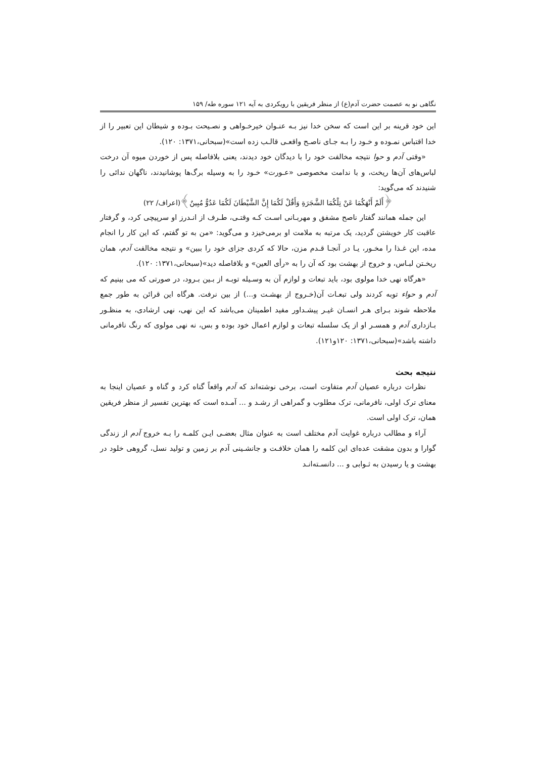نگاهی نو به عصمت حضرت آدم(ع) از منظر فریقین با رویکردی به آیه ۱۲۱ سوره طه/ ۱۵۹
این خود قرینه بر این است که سخن خدا نیز بـه عنـوان خیرخـواهی و نصـیحت بـوده و شیطان این تعبیر را از خدا اقتباس نمـوده و خـود را بـه جـای ناصـح واقعـی قالـب زده است»(سبحانی،۱۳۷۱: ۱۲۰).
«وقتی آدم و حوا نتیجه مخالفت خود را با دیدگان خود دیدند، یعنی بلافاصله پس از خوردن میوه آن درخت لباس‌های آن‌ها ریخت، و با ندامت مخصوصی «عـورت» خـود را به وسیله برگ‌ها پوشانیدند، ناگهان ندائی را شنیدند که می‌گوید:
﴿أَلَمْ أَنْهَكُمَا عَنْ تِلْكُمَا الشَّجَرَةِ وَأَقُلْ لَكُمَا إِنَّ الشَّيْطَانَ لَكُمَا عَدُوٌّ مُبِينٌ﴾(اعراف/ ۲۲)
این جمله همانند گفتار ناصح مشفق و مهربـانی اسـت کـه وقتـی، طـرف از انـدرز او سرپیچی کرد، و گرفتار عاقبت کار خویشتن گردید، یک مرتبه به ملامت او برمی‌خیزد و می‌گوید: «من به تو گفتم، که این کار را انجام مده، این غـذا را مخـور، یـا در آنجـا قـدم مزن، حالا که کردی جزای خود را ببین» و نتیجه مخالفت آدم، همان ریخـتن لبـاس، و خروج از بهشت بود که آن را به «رأی العین» و بلافاصله دید»(سبحانی،۱۳۷۱: ۱۲۰).
«هرگاه نهی خدا مولوی بود، باید تبعات و لوازم آن به وسـیله توبـه از بـین بـرود، در صورتی که می بینیم که آدم و حواء توبه کردند ولی تبعـات آن(خـروج از بهشـت و...) از بین نرفت. هرگاه این قرائن به طور جمع ملاحظه شوند بـرای هـر انسـان غیـر پیشـداور مفید اطمینان می‌باشد که این نهی، نهی ارشادی، به منظـور بـازداری آدم و همسـر او از یک سلسله تبعات و لوازم اعمال خود بوده و بس، نه نهی مولوی که رنگ نافرمانی داشته باشد»(سبحانی،۱۳۷۱: ۱۲۰و۱۲۱).
نتیجه بحث
نظرات درباره عصیان آدم متفاوت است، برخی نوشته‌اند که آدم واقعاً گناه کرد و گناه و عصیان اینجا به معنای ترک اولی، نافرمانی، ترک مطلوب و گمراهی از رشـد و ... آمـده است که بهترین تفسیر از منظر فریقین همان، ترک اولی است.
آراء و مطالب درباره غوایت آدم مختلف است به عنوان مثال بعضـی ایـن کلمـه را بـه خروج آدم از زندگی گوارا و بدون مشقت عده‌ای این کلمه را همان خلافـت و جانشـینی آدم بر زمین و تولید نسل، گروهی خلود در بهشت و یا رسیدن به ثـوابی و ... دانسـته‌انـد